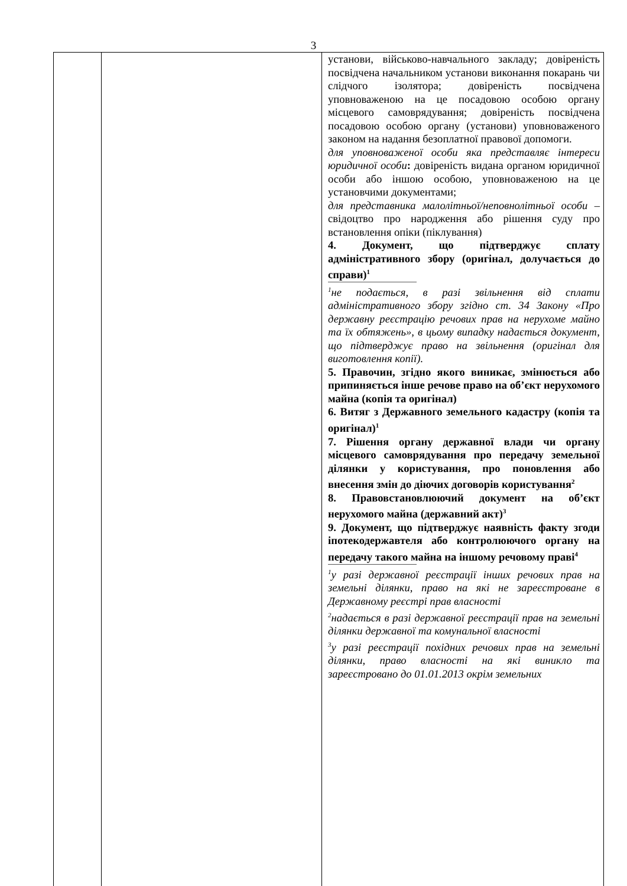3
| | | установи, військово-навчального закладу; довіреність посвідчена начальником установи виконання покарань чи слідчого ізолятора; довіреність посвідчена уповноваженою на це посадовою особою органу місцевого самоврядування; довіреність посвідчена посадовою особою органу (установи) уповноваженого законом на надання безоплатної правової допомоги. для уповноваженої особи яка представляє інтереси юридичної особи : довіреність видана органом юридичної особи або іншою особою, уповноваженою на це установчими документами; для представника малолітньої/неповнолітньої особи – свідоцтво про народження або рішення суду про встановлення опіки (піклування) 4. Документ, що підтверджує сплату адміністративного збору (оригінал, долучається до справи)<sup>1</sup> <sup>1</sup> не подається, в разі звільнення від сплати адміністративного збору згідно ст. 34 Закону «Про державну реєстрацію речових прав на нерухоме майно та їх обтяжень», в цьому випадку надається документ, що підтверджує право на звільнення (оригінал для виготовлення копії). 5. Правочин, згідно якого виникає, змінюється або припиняється інше речове право на об’єкт нерухомого майна (копія та оригінал) 6. Витяг з Державного земельного кадастру (копія та оригінал)<sup>1</sup> 7. Рішення органу державної влади чи органу місцевого самоврядування про передачу земельної ділянки у користування, про поновлення або внесення змін до діючих договорів користування<sup>2</sup> 8. Правовстановлюючий документ на об’єкт нерухомого майна (державний акт)<sup>3</sup> 9. Документ, що підтверджує наявність факту згоди іпотекодержавтеля або контролюючого органу на передачу такого майна на іншому речовому праві<sup>4</sup> <sup>1</sup> у разі державної реєстрації інших речових прав на земельні ділянки, право на які не зареєстроване в Державному реєстрі прав власності <sup>2</sup> надається в разі державної реєстрації прав на земельні ділянки державної та комунальної власності <sup>3</sup> у разі реєстрації похідних речових прав на земельні ділянки, право власності на які виникло та зареєстровано до 01.01.2013 окрім земельних |